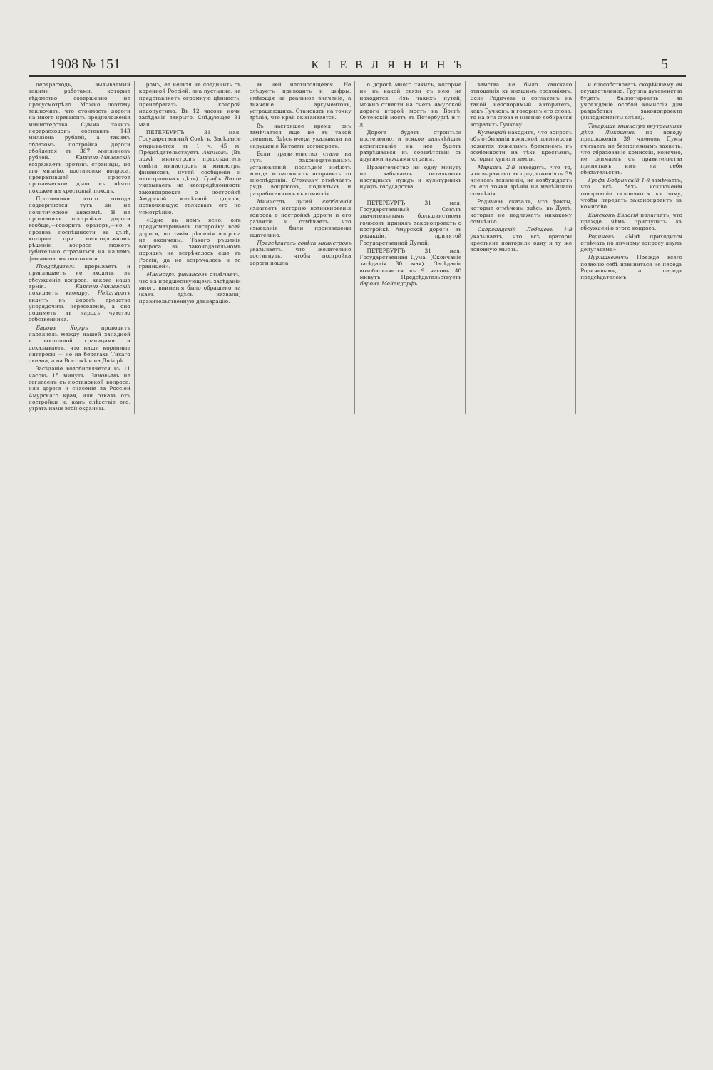1908 № 151 КІЕВЛЯНИНЪ 5
перерасходъ, вызываемый такими работами, которые вѣдомство совершенно не предусмотрѣло. Можно поэтому заключить, что стоимость дороги на много превысить предположенія министерства. Сумма такихъ перерасходовъ составитъ 143 милліона рублей, а такимъ образомъ постройка дороги обойдется въ 387 милліоновъ рублей. Каргинъ-Милевскій возражаетъ противъ страницы, по его мнѣнію, постановки вопроса, превратившей простое прозаическое дѣло въ нѣчто похожее на крестовый походъ.
Противники этого похода подвергаются тутъ ли не политическое анафемѣ. Я не противникъ постройки дороги вообще,—говоритъ ораторъ,—но я противъ поспѣшности въ дѣлѣ, которое при неосторожномъ рѣшеніи вопроса можетъ губительно отразиться на нашемъ финансовомъ положеніи.
Предсѣдатель прерываетъ и приглашаетъ не входить въ обсужденіе вопроса, какова наша армія. Каргинъ-Милевскій покидаетъ каѳедру. Нейдгардтъ видитъ въ дорогѣ средство упорядочить переселеніе, а оно подыметъ въ народѣ чувство собственника.
Баронъ Корфъ проводитъ параллель между нашей западной и восточной границами и доказываетъ, что наши коренные интересы — не на берегахъ Тихаго океана, а на Востокѣ и на Днѣпрѣ.
Засѣданіе возобновляется въ 11 часовъ 15 минутъ. Зиновьевъ не согласенъ съ постановкой вопроса: или дорога и спасеніе за Россіей Амурскаго края, или отказъ отъ постройки и, какъ слѣдствіе его, утрата нами этой окраины.
ромъ, ее нельзя не соединить съ коренной Россіей, она пустынна, не представляетъ огромную цѣнность, пренебрегать которой недопустимо. Въ 12 часовъ ночи засѣданіе закрыто. Слѣдующее 31 мая.
ПЕТЕРБУРГЪ, 31 мая. Государственный Совѣтъ. Засѣданіе открывается въ 1 ч. 45 м. Предсѣдательствуетъ Акимовъ. (Въ ложѣ министровъ предсѣдатель совѣта министровъ и министры финансовъ, путей сообщенія и иностранныхъ дѣлъ). Графъ Витте указываетъ на неопредѣленность законопроекта о постройкѣ Амурской желѣзной дороги, позволяющую толковать его по усмотрѣнію.
«Одно въ немъ ясно: онъ предусматриваетъ постройку всей дороги, но такія рѣшенія вопроса не окончены. Такого рѣшенія вопроса въ законодательномъ порядкѣ не встрѣчалось еще въ Россіи, да не встрѣчалось и за границей».
Министръ финансовъ отмѣчаетъ, что на предшествующемъ засѣданіи много вниманія было обращено на (какъ здѣсь назвали) правительственную декларацію.
въ ней неотносящееся. Не слѣдуетъ приводить и цифры, имѣющія не реальное значеніе, а значеніе аргументовъ, устрашающихъ. Становясь на точку зрѣнія, что край окитаивается.
Въ настоящее время онъ замѣчается еще не въ такой степени. Здѣсь вчера указывали на нарушеніе Китаемъ договоровъ.
Если правительство стало на путь законодательныхъ установленій, послѣдніе имѣютъ всегда возможность исправить то впослѣдствіи. Стахович отмѣчаетъ рядъ вопросовъ, поднятыхъ и разработанныхъ въ комиссіи.
Министръ путей сообщенія излагаетъ историю возникновенія вопроса о постройкѣ дороги и его развитіе и отмѣчаетъ, что изысканія были произведены тщательно.
Предсѣдатель совѣта министровъ указываетъ, что желательно достигнуть, чтобы постройка дороги пошла.
о дорогѣ много такихъ, которые ни въ какой связи съ нею не находятся. Изъ такихъ путей, можно отнести на счетъ Амурской дороги второй мостъ на Волгѣ, Охтенскій мостъ въ Петербургѣ и т. д.
Дорога будетъ строиться постепенно, и всякое дальнѣйшее ассигнованіе на нее будетъ разрѣшаться въ соотвѣтствіи съ другими нуждами страны.
Правительство ни одну минуту не забываетъ остальныхъ насущныхъ нуждъ и культурныхъ нуждъ государства.
ПЕТЕРБУРГЪ, 31 мая. Государственный Совѣтъ значительнымъ большинствомъ голосовъ принялъ законопроектъ о постройкѣ Амурской дороги въ редакціи, принятой Государственной Думой.
ПЕТЕРБУРГЪ, 31 мая. Государственная Дума. (Окончаніе засѣданія 30 мая). Засѣданіе возобновляется въ 9 часовъ 40 минутъ. Предсѣдательствуетъ баронъ Мейендорфъ.
земства не было ханскаго отношенія къ низшимъ сословіямъ. Если Родичевъ и согласенъ на такой неоспоримый авторитетъ, какъ Гучковъ, и говорилъ его слова, то на эти слова я именно собирался возразить Гучкову.
Кузнецкій находитъ, что вопросъ объ отбываніи воинской повинности ложится тяжелымъ бременемъ въ особенности на тѣхъ крестьянъ, которые купили земли.
Марковъ 2-й находитъ, что то, что выражено въ предложеніяхъ 39 членовъ заявленіи, не возбуждаетъ съ его точки зрѣнія ни малѣйшаго сомнѣнія.
Родичевъ сказалъ, что факты, которые отмѣчены здѣсь, въ Думѣ, которые не подлежатъ никакому сомнѣнію.
Скоропадскій Лебедевъ 1-й указываетъ, что всѣ ораторы крестьяне повторили одну и ту же основную мысль.
и способствовать скорѣйшему ея осуществленію. Группа духовенства будетъ баллотировать за учрежденіе особой комиссіи для разработки законопроекта (аплодисменты слѣва).
Товарищъ министра внутреннихъ дѣлъ Лыкошинъ по поводу предложенія 39 членовъ Думы считаетъ не безполезнымъ заявить, что образованіе комиссіи, конечно, не снимаетъ съ правительства принятыхъ имъ на себя обязательствъ.
Графъ Бобринскій 1-й замѣчаетъ, что всѣ безъ исключенія говорившіе склоняются къ тому, чтобы передать законопроектъ въ комиссію.
Епископъ Евлогій полагаетъ, что прежде чѣмъ приступить къ обсужденію этого вопроса.
Родичевъ: «Мнѣ приходится отвѣчать по личному вопросу двумъ депутатамъ».
Пуришкевичъ: Прежде всего позволю себѣ извиниться не передъ Родичевымъ, а передъ предсѣдателемъ.